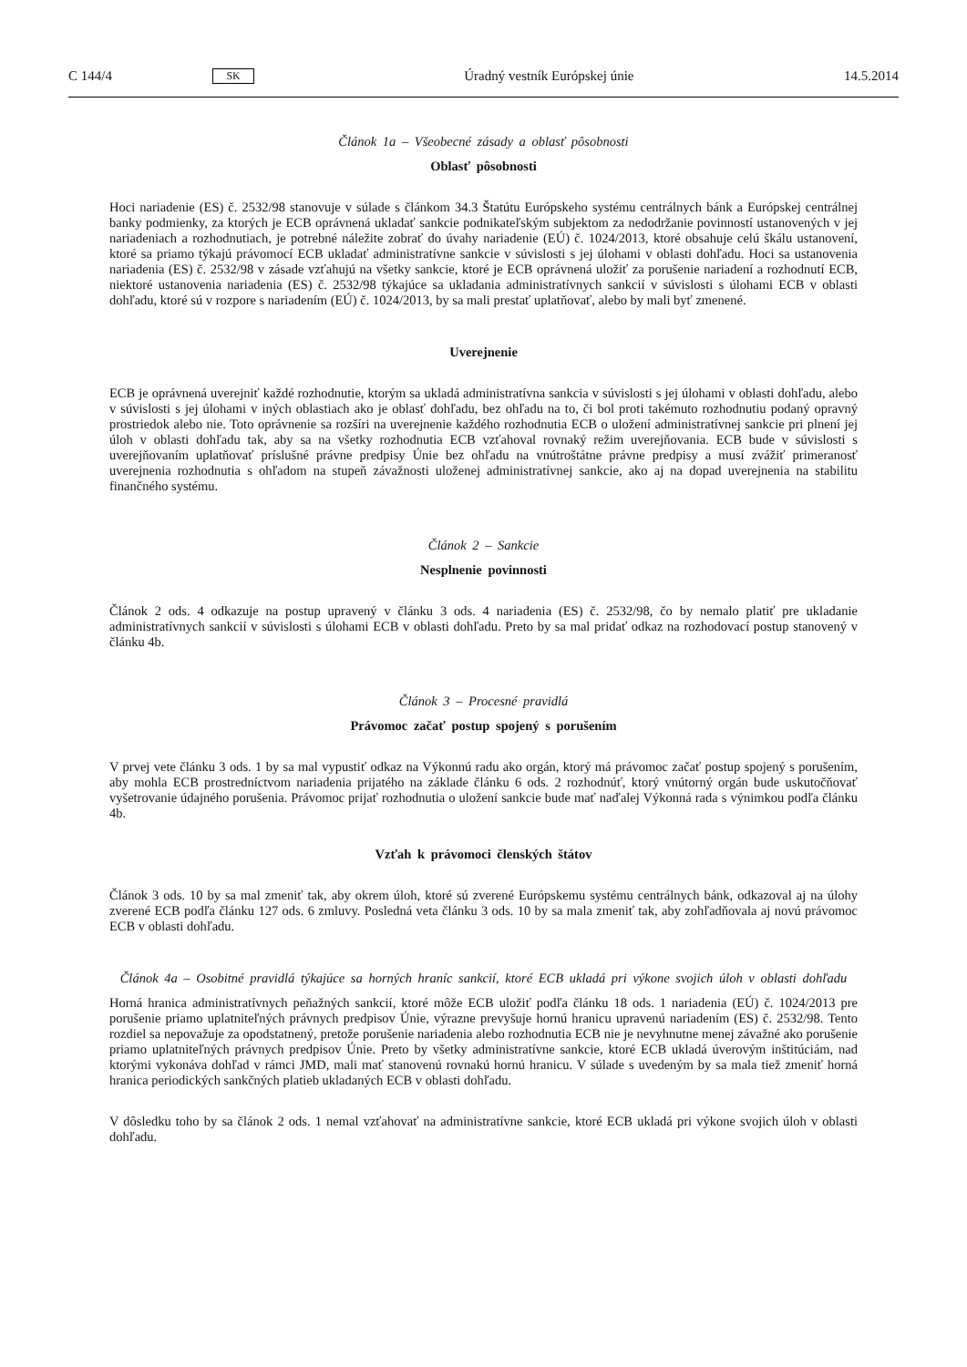C 144/4 SK Úradný vestník Európskej únie 14.5.2014
Článok 1a – Všeobecné zásady a oblasť pôsobnosti
Oblasť pôsobnosti
Hoci nariadenie (ES) č. 2532/98 stanovuje v súlade s článkom 34.3 Štatútu Európskeho systému centrálnych bánk a Európskej centrálnej banky podmienky, za ktorých je ECB oprávnená ukladať sankcie podnikateľským subjektom za nedodržanie povinností ustanovených v jej nariadeniach a rozhodnutiach, je potrebné náležite zobrať do úvahy nariadenie (EÚ) č. 1024/2013, ktoré obsahuje celú škálu ustanovení, ktoré sa priamo týkajú právomocí ECB ukladať administratívne sankcie v súvislosti s jej úlohami v oblasti dohľadu. Hoci sa ustanovenia nariadenia (ES) č. 2532/98 v zásade vzťahujú na všetky sankcie, ktoré je ECB oprávnená uložiť za porušenie nariadení a rozhodnutí ECB, niektoré ustanovenia nariadenia (ES) č. 2532/98 týkajúce sa ukladania administratívnych sankcií v súvislosti s úlohami ECB v oblasti dohľadu, ktoré sú v rozpore s nariadením (EÚ) č. 1024/2013, by sa mali prestať uplatňovať, alebo by mali byť zmenené.
Uverejnenie
ECB je oprávnená uverejniť každé rozhodnutie, ktorým sa ukladá administratívna sankcia v súvislosti s jej úlohami v oblasti dohľadu, alebo v súvislosti s jej úlohami v iných oblastiach ako je oblasť dohľadu, bez ohľadu na to, či bol proti takémuto rozhodnutiu podaný opravný prostriedok alebo nie. Toto oprávnenie sa rozšíri na uverejnenie každého rozhodnutia ECB o uložení administratívnej sankcie pri plnení jej úloh v oblasti dohľadu tak, aby sa na všetky rozhodnutia ECB vzťahoval rovnaký režim uverejňovania. ECB bude v súvislosti s uverejňovaním uplatňovať príslušné právne predpisy Únie bez ohľadu na vnútroštátne právne predpisy a musí zvážiť primeranosť uverejnenia rozhodnutia s ohľadom na stupeň závažnosti uloženej administratívnej sankcie, ako aj na dopad uverejnenia na stabilitu finančného systému.
Článok 2 – Sankcie
Nesplnenie povinnosti
Článok 2 ods. 4 odkazuje na postup upravený v článku 3 ods. 4 nariadenia (ES) č. 2532/98, čo by nemalo platiť pre ukladanie administratívnych sankcií v súvislosti s úlohami ECB v oblasti dohľadu. Preto by sa mal pridať odkaz na rozhodovací postup stanovený v článku 4b.
Článok 3 – Procesné pravidlá
Právomoc začať postup spojený s porušením
V prvej vete článku 3 ods. 1 by sa mal vypustiť odkaz na Výkonnú radu ako orgán, ktorý má právomoc začať postup spojený s porušením, aby mohla ECB prostredníctvom nariadenia prijatého na základe článku 6 ods. 2 rozhodnúť, ktorý vnútorný orgán bude uskutočňovať vyšetrovanie údajného porušenia. Právomoc prijať rozhodnutia o uložení sankcie bude mať naďalej Výkonná rada s výnimkou podľa článku 4b.
Vzťah k právomoci členských štátov
Článok 3 ods. 10 by sa mal zmeniť tak, aby okrem úloh, ktoré sú zverené Európskemu systému centrálnych bánk, odkazoval aj na úlohy zverené ECB podľa článku 127 ods. 6 zmluvy. Posledná veta článku 3 ods. 10 by sa mala zmeniť tak, aby zohľadňovala aj novú právomoc ECB v oblasti dohľadu.
Článok 4a – Osobitné pravidlá týkajúce sa horných hraníc sankcií, ktoré ECB ukladá pri výkone svojich úloh v oblasti dohľadu
Horná hranica administratívnych peňažných sankcií, ktoré môže ECB uložiť podľa článku 18 ods. 1 nariadenia (EÚ) č. 1024/2013 pre porušenie priamo uplatniteľných právnych predpisov Únie, výrazne prevyšuje hornú hranicu upravenú nariadením (ES) č. 2532/98. Tento rozdiel sa nepovažuje za opodstatnený, pretože porušenie nariadenia alebo rozhodnutia ECB nie je nevyhnutne menej závažné ako porušenie priamo uplatniteľných právnych predpisov Únie. Preto by všetky administratívne sankcie, ktoré ECB ukladá úverovým inštitúciám, nad ktorými vykonáva dohľad v rámci JMD, mali mať stanovenú rovnakú hornú hranicu. V súlade s uvedeným by sa mala tiež zmeniť horná hranica periodických sankčných platieb ukladaných ECB v oblasti dohľadu.
V dôsledku toho by sa článok 2 ods. 1 nemal vzťahovať na administratívne sankcie, ktoré ECB ukladá pri výkone svojich úloh v oblasti dohľadu.